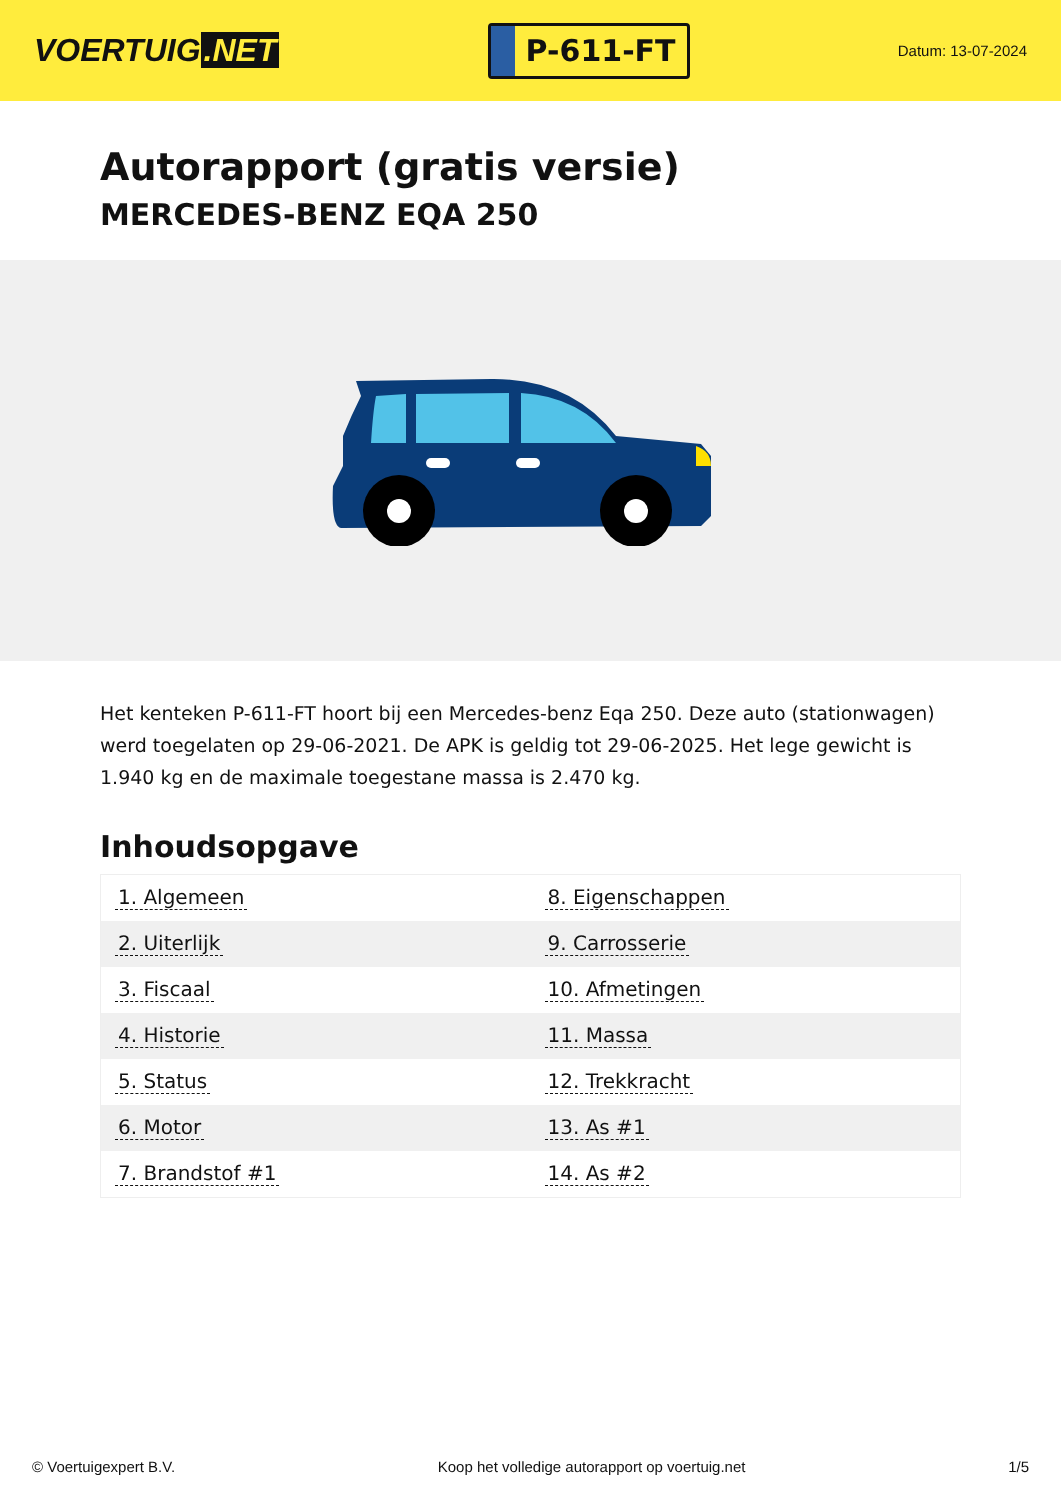VOERTUIG.NET
P-611-FT
Datum: 13-07-2024
Autorapport (gratis versie)
MERCEDES-BENZ EQA 250
Het kenteken P-611-FT hoort bij een Mercedes-benz Eqa 250. Deze auto (stationwagen) werd toegelaten op 29-06-2021. De APK is geldig tot 29-06-2025. Het lege gewicht is 1.940 kg en de maximale toegestane massa is 2.470 kg.
Inhoudsopgave
| 1. Algemeen | 8. Eigenschappen |
| 2. Uiterlijk | 9. Carrosserie |
| 3. Fiscaal | 10. Afmetingen |
| 4. Historie | 11. Massa |
| 5. Status | 12. Trekkracht |
| 6. Motor | 13. As #1 |
| 7. Brandstof #1 | 14. As #2 |
© Voertuigexpert B.V. Koop het volledige autorapport op voertuig.net 1/5